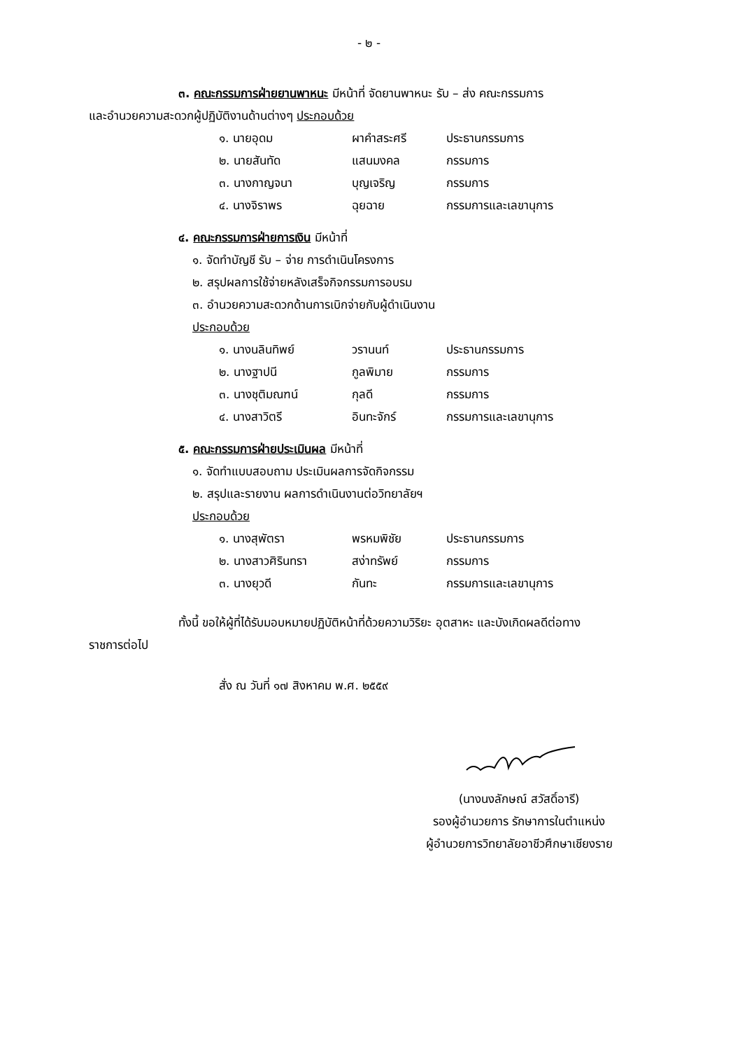- ๒ -
๓. คณะกรรมการฝ่ายยานพาหนะ มีหน้าที่ จัดยานพาหนะ รับ – ส่ง คณะกรรมการ
และอำนวยความสะดวกผู้ปฏิบัติงานด้านต่างๆ ประกอบด้วย
| ๑. นายอุดม | ผาคำสระศรี | ประธานกรรมการ |
| ๒. นายสันทัด | แสนมงคล | กรรมการ |
| ๓. นางกาญจนา | บุญเจริญ | กรรมการ |
| ๔. นางจิราพร | ฉุยฉาย | กรรมการและเลขานุการ |
๔. คณะกรรมการฝ่ายการเงิน มีหน้าที่
๑. จัดทำบัญชี รับ – จ่าย การดำเนินโครงการ
๒. สรุปผลการใช้จ่ายหลังเสร็จกิจกรรมการอบรม
๓. อำนวยความสะดวกด้านการเบิกจ่ายกับผู้ดำเนินงาน
ประกอบด้วย
| ๑. นางนลินทิพย์ | วรานนท์ | ประธานกรรมการ |
| ๒. นางฐาปนี | กูลพิมาย | กรรมการ |
| ๓. นางชุติมณฑน์ | กุลดี | กรรมการ |
| ๔. นางสาวิตรี | อินทะจักร์ | กรรมการและเลขานุการ |
๕. คณะกรรมการฝ่ายประเมินผล มีหน้าที่
๑. จัดทำแบบสอบถาม ประเมินผลการจัดกิจกรรม
๒. สรุปและรายงาน ผลการดำเนินงานต่อวิทยาลัยฯ
ประกอบด้วย
| ๑. นางสุพัตรา | พรหมพิชัย | ประธานกรรมการ |
| ๒. นางสาวศิรินทรา | สง่าทรัพย์ | กรรมการ |
| ๓. นางยุวดี | กันทะ | กรรมการและเลขานุการ |
ทั้งนี้ ขอให้ผู้ที่ได้รับมอบหมายปฏิบัติหน้าที่ด้วยความวิริยะ อุตสาหะ และบังเกิดผลดีต่อทาง
ราชการต่อไป
สั่ง ณ วันที่ ๑๗ สิงหาคม พ.ศ. ๒๕๕๙
(นางนงลักษณ์ สวัสดิ์อารี)
รองผู้อำนวยการ รักษาการในตำแหน่ง
ผู้อำนวยการวิทยาลัยอาชีวศึกษาเชียงราย